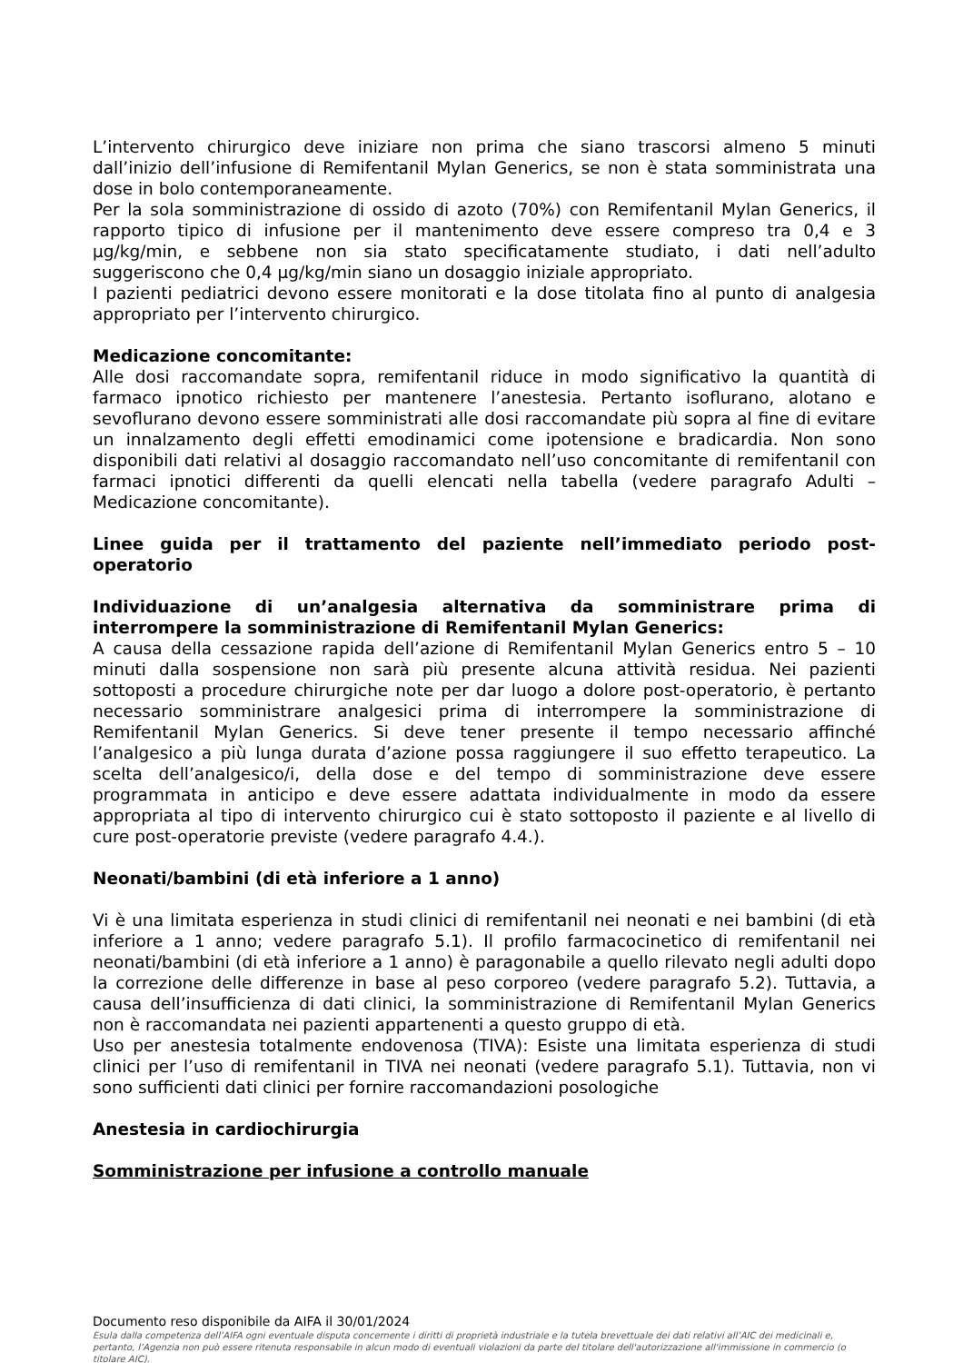L’intervento chirurgico deve iniziare non prima che siano trascorsi almeno 5 minuti dall’inizio dell’infusione di Remifentanil Mylan Generics, se non è stata somministrata una dose in bolo contemporaneamente.
Per la sola somministrazione di ossido di azoto (70%) con Remifentanil Mylan Generics, il rapporto tipico di infusione per il mantenimento deve essere compreso tra 0,4 e 3 µg/kg/min, e sebbene non sia stato specificatamente studiato, i dati nell’adulto suggeriscono che 0,4 µg/kg/min siano un dosaggio iniziale appropriato.
I pazienti pediatrici devono essere monitorati e la dose titolata fino al punto di analgesia appropriato per l’intervento chirurgico.
Medicazione concomitante:
Alle dosi raccomandate sopra, remifentanil riduce in modo significativo la quantità di farmaco ipnotico richiesto per mantenere l’anestesia. Pertanto isoflurano, alotano e sevoflurano devono essere somministrati alle dosi raccomandate più sopra al fine di evitare un innalzamento degli effetti emodinamici come ipotensione e bradicardia. Non sono disponibili dati relativi al dosaggio raccomandato nell’uso concomitante di remifentanil con farmaci ipnotici differenti da quelli elencati nella tabella (vedere paragrafo Adulti – Medicazione concomitante).
Linee guida per il trattamento del paziente nell’immediato periodo post-operatorio
Individuazione di un’analgesia alternativa da somministrare prima di interrompere la somministrazione di Remifentanil Mylan Generics:
A causa della cessazione rapida dell’azione di Remifentanil Mylan Generics entro 5 – 10 minuti dalla sospensione non sarà più presente alcuna attività residua. Nei pazienti sottoposti a procedure chirurgiche note per dar luogo a dolore post-operatorio, è pertanto necessario somministrare analgesici prima di interrompere la somministrazione di Remifentanil Mylan Generics. Si deve tener presente il tempo necessario affinché l’analgesico a più lunga durata d’azione possa raggiungere il suo effetto terapeutico. La scelta dell’analgesico/i, della dose e del tempo di somministrazione deve essere programmata in anticipo e deve essere adattata individualmente in modo da essere appropriata al tipo di intervento chirurgico cui è stato sottoposto il paziente e al livello di cure post-operatorie previste (vedere paragrafo 4.4.).
Neonati/bambini (di età inferiore a 1 anno)
Vi è una limitata esperienza in studi clinici di remifentanil nei neonati e nei bambini (di età inferiore a 1 anno; vedere paragrafo 5.1). Il profilo farmacocinetico di remifentanil nei neonati/bambini (di età inferiore a 1 anno) è paragonabile a quello rilevato negli adulti dopo la correzione delle differenze in base al peso corporeo (vedere paragrafo 5.2). Tuttavia, a causa dell’insufficienza di dati clinici, la somministrazione di Remifentanil Mylan Generics non è raccomandata nei pazienti appartenenti a questo gruppo di età.
Uso per anestesia totalmente endovenosa (TIVA): Esiste una limitata esperienza di studi clinici per l’uso di remifentanil in TIVA nei neonati (vedere paragrafo 5.1). Tuttavia, non vi sono sufficienti dati clinici per fornire raccomandazioni posologiche
Anestesia in cardiochirurgia
Somministrazione per infusione a controllo manuale
Documento reso disponibile da AIFA il 30/01/2024
Esula dalla competenza dell’AIFA ogni eventuale disputa concernente i diritti di proprietà industriale e la tutela brevettuale dei dati relativi all’AIC dei medicinali e, pertanto, l’Agenzia non può essere ritenuta responsabile in alcun modo di eventuali violazioni da parte del titolare dell'autorizzazione all'immissione in commercio (o titolare AIC).